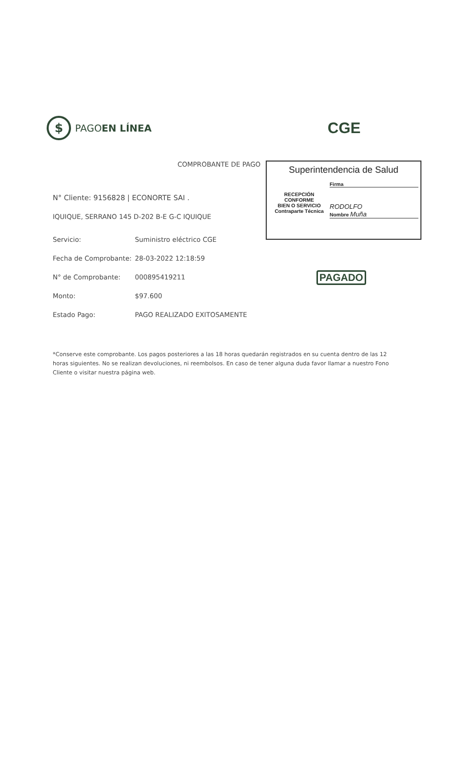$
PAGO EN LÍNEA
CGE
COMPROBANTE DE PAGO
N° Cliente: 9156828 | ECONORTE SAI .
IQUIQUE, SERRANO 145 D-202 B-E G-C IQUIQUE
Servicio: Suministro eléctrico CGE
Fecha de Comprobante: 28-03-2022 12:18:59
N° de Comprobante: 000895419211
Monto: $97.600
Estado Pago: PAGO REALIZADO EXITOSAMENTE
Superintendencia de Salud
RECEPCIÓN CONFORME
BIEN O SERVICIO
Contraparte Técnica
Firma
RODOLFO
Nombre Muña
PAGADO
*Conserve este comprobante. Los pagos posteriores a las 18 horas quedarán registrados en su cuenta dentro de las 12 horas siguientes. No se realizan devoluciones, ni reembolsos. En caso de tener alguna duda favor llamar a nuestro Fono Cliente o visitar nuestra página web.